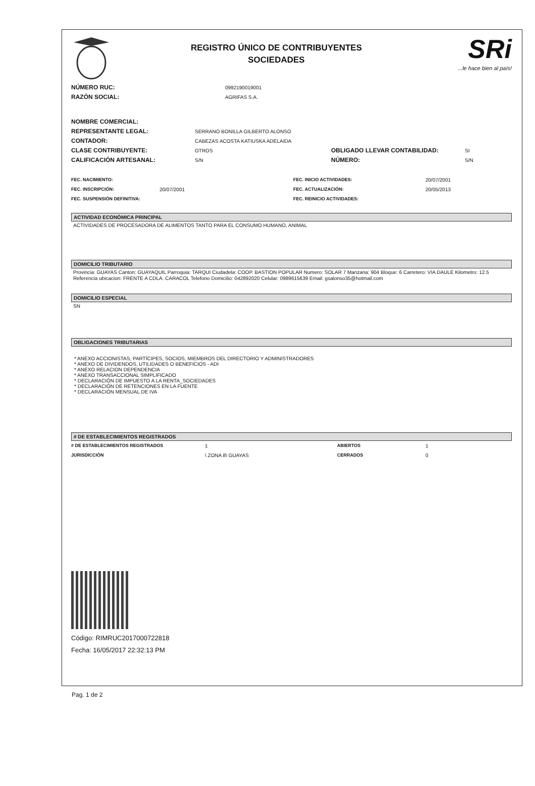REGISTRO ÚNICO DE CONTRIBUYENTES
SOCIEDADES
SRi...le hace bien al país!
NÚMERO RUC: 0992190019001
RAZÓN SOCIAL: AGRIFAS S.A.
NOMBRE COMERCIAL:
REPRESENTANTE LEGAL: SERRANO BONILLA GILBERTO ALONSO
CONTADOR: CABEZAS ACOSTA KATIUSKA ADELAIDA
CLASE CONTRIBUYENTE: OTROS OBLIGADO LLEVAR CONTABILIDAD: SI
CALIFICACIÓN ARTESANAL: S/N NÚMERO: S/N
FEC. NACIMIENTO: FEC. INICIO ACTIVIDADES: 20/07/2001
FEC. INSCRIPCIÓN: 20/07/2001 FEC. ACTUALIZACIÓN: 20/05/2013
FEC. SUSPENSIÓN DEFINITIVA: FEC. REINICIO ACTIVIDADES:
ACTIVIDAD ECONÓMICA PRINCIPAL
ACTIVIDADES DE PROCESADORA DE ALIMENTOS TANTO PARA EL CONSUMO HUMANO, ANIMAL
DOMICILIO TRIBUTARIO
Provincia: GUAYAS Canton: GUAYAQUIL Parroquia: TARQUI Ciudadela: COOP. BASTION POPULAR Numero: SOLAR 7 Manzana: 904 Bloque: 6 Carretero: VIA DAULE Kilometro: 12.5 Referencia ubicacion: FRENTE A CDLA. CARACOL Telefono Domicilio: 042892020 Celular: 0989615639 Email: gsalonso35@hotmail.com
DOMICILIO ESPECIAL
SN
OBLIGACIONES TRIBUTARIAS
* ANEXO ACCIONISTAS, PARTÍCIPES, SOCIOS, MIEMBROS DEL DIRECTORIO Y ADMINISTRADORES
* ANEXO DE DIVIDENDOS, UTILIDADES O BENEFICIOS - ADI
* ANEXO RELACION DEPENDENCIA
* ANEXO TRANSACCIONAL SIMPLIFICADO
* DECLARACIÓN DE IMPUESTO A LA RENTA_SOCIEDADES
* DECLARACIÓN DE RETENCIONES EN LA FUENTE
* DECLARACIÓN MENSUAL DE IVA
# DE ESTABLECIMIENTOS REGISTRADOS
# DE ESTABLECIMIENTOS REGISTRADOS 1 ABIERTOS 1
JURISDICCIÓN \ ZONA 8\ GUAYAS CERRADOS 0
Código: RIMRUC2017000722818
Fecha: 16/05/2017 22:32:13 PM
Pag. 1 de 2